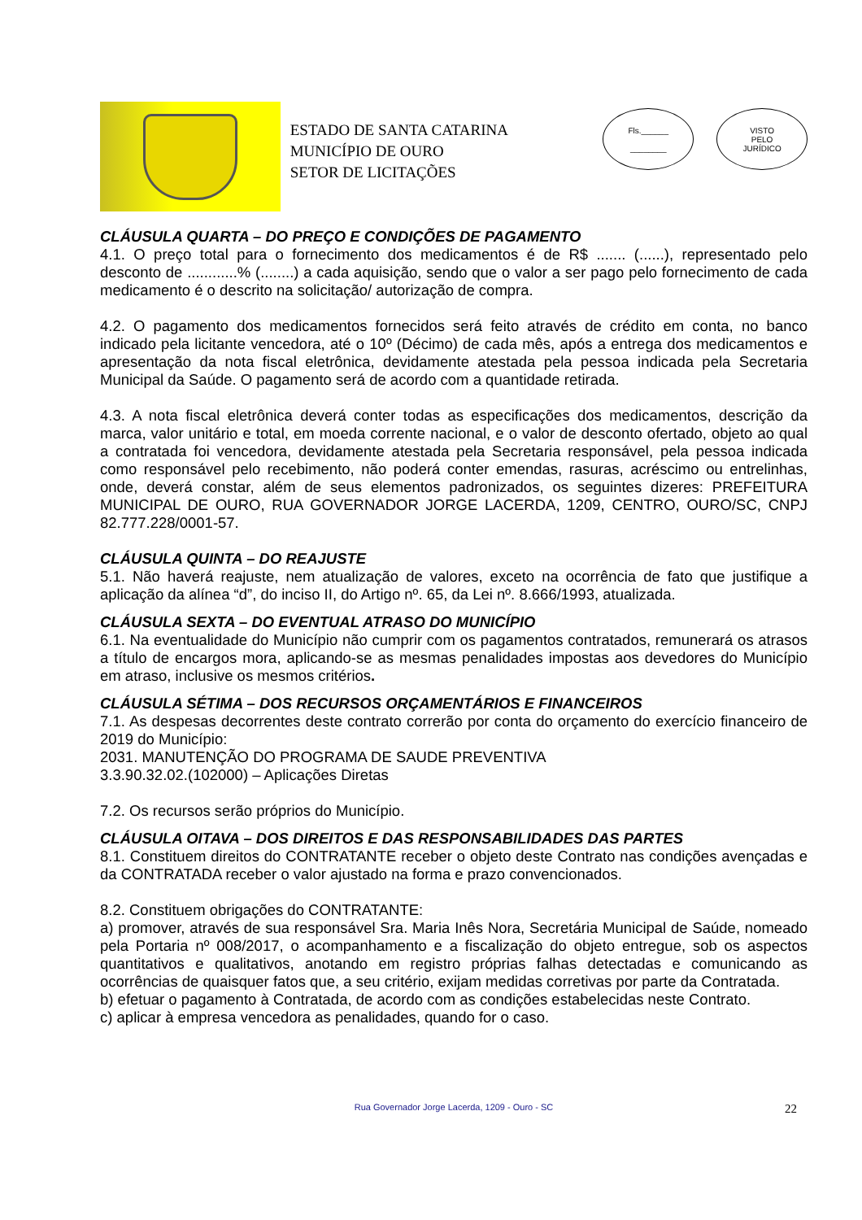ESTADO DE SANTA CATARINA
MUNICÍPIO DE OURO
SETOR DE LICITAÇÕES
Fls.______
________
VISTO
PELO
JURÍDICO
CLÁUSULA QUARTA – DO PREÇO E CONDIÇÕES DE PAGAMENTO
4.1. O preço total para o fornecimento dos medicamentos é de R$ ....... (......), representado pelo desconto de ............% (........) a cada aquisição, sendo que o valor a ser pago pelo fornecimento de cada medicamento é o descrito na solicitação/ autorização de compra.
4.2. O pagamento dos medicamentos fornecidos será feito através de crédito em conta, no banco indicado pela licitante vencedora, até o 10º (Décimo) de cada mês, após a entrega dos medicamentos e apresentação da nota fiscal eletrônica, devidamente atestada pela pessoa indicada pela Secretaria Municipal da Saúde. O pagamento será de acordo com a quantidade retirada.
4.3. A nota fiscal eletrônica deverá conter todas as especificações dos medicamentos, descrição da marca, valor unitário e total, em moeda corrente nacional, e o valor de desconto ofertado, objeto ao qual a contratada foi vencedora, devidamente atestada pela Secretaria responsável, pela pessoa indicada como responsável pelo recebimento, não poderá conter emendas, rasuras, acréscimo ou entrelinhas, onde, deverá constar, além de seus elementos padronizados, os seguintes dizeres: PREFEITURA MUNICIPAL DE OURO, RUA GOVERNADOR JORGE LACERDA, 1209, CENTRO, OURO/SC, CNPJ 82.777.228/0001-57.
CLÁUSULA QUINTA – DO REAJUSTE
5.1. Não haverá reajuste, nem atualização de valores, exceto na ocorrência de fato que justifique a aplicação da alínea “d”, do inciso II, do Artigo nº. 65, da Lei nº. 8.666/1993, atualizada.
CLÁUSULA SEXTA – DO EVENTUAL ATRASO DO MUNICÍPIO
6.1. Na eventualidade do Município não cumprir com os pagamentos contratados, remunerará os atrasos a título de encargos mora, aplicando-se as mesmas penalidades impostas aos devedores do Município em atraso, inclusive os mesmos critérios.
CLÁUSULA SÉTIMA – DOS RECURSOS ORÇAMENTÁRIOS E FINANCEIROS
7.1. As despesas decorrentes deste contrato correrão por conta do orçamento do exercício financeiro de 2019 do Município:
2031. MANUTENÇÃO DO PROGRAMA DE SAUDE PREVENTIVA
3.3.90.32.02.(102000) – Aplicações Diretas
7.2. Os recursos serão próprios do Município.
CLÁUSULA OITAVA – DOS DIREITOS E DAS RESPONSABILIDADES DAS PARTES
8.1. Constituem direitos do CONTRATANTE receber o objeto deste Contrato nas condições avençadas e da CONTRATADA receber o valor ajustado na forma e prazo convencionados.
8.2. Constituem obrigações do CONTRATANTE:
a) promover, através de sua responsável Sra. Maria Inês Nora, Secretária Municipal de Saúde, nomeado pela Portaria nº 008/2017, o acompanhamento e a fiscalização do objeto entregue, sob os aspectos quantitativos e qualitativos, anotando em registro próprias falhas detectadas e comunicando as ocorrências de quaisquer fatos que, a seu critério, exijam medidas corretivas por parte da Contratada.
b) efetuar o pagamento à Contratada, de acordo com as condições estabelecidas neste Contrato.
c) aplicar à empresa vencedora as penalidades, quando for o caso.
Rua Governador Jorge Lacerda, 1209 - Ouro - SC 22